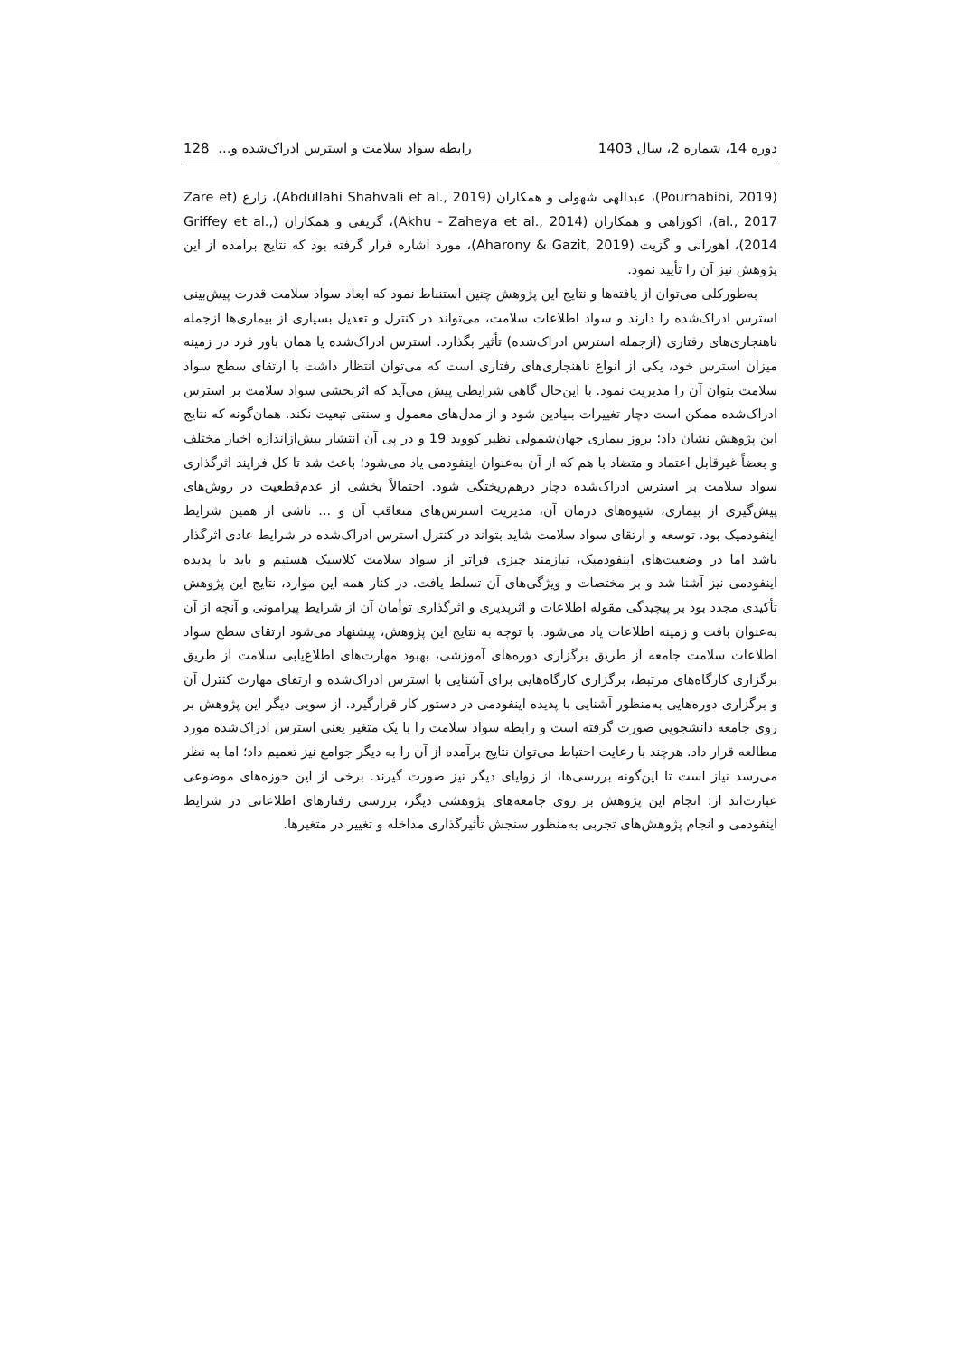دوره 14، شماره 2، سال 1403 رابطه سواد سلامت و استرس ادراک‌شده و... 128
(Pourhabibi, 2019)، عبدالهی شهولی و همکاران (Abdullahi Shahvali et al., 2019)، زارع (Zare et al., 2017)، اکوزاهی و همکاران (Akhu - Zaheya et al., 2014)، گریفی و همکاران (Griffey et al., 2014)، آهورانی و گزیت (Aharony & Gazit, 2019)، مورد اشاره قرار گرفته بود که نتایج برآمده از این پژوهش نیز آن را تأیید نمود.
به‌طورکلی می‌توان از یافته‌ها و نتایج این پژوهش چنین استنباط نمود که ابعاد سواد سلامت قدرت پیش‌بینی استرس ادراک‌شده را دارند و سواد اطلاعات سلامت، می‌تواند در کنترل و تعدیل بسیاری از بیماری‌ها ازجمله ناهنجاری‌های رفتاری (ازجمله استرس ادراک‌شده) تأثیر بگذارد. استرس ادراک‌شده یا همان باور فرد در زمینه میزان استرس خود، یکی از انواع ناهنجاری‌های رفتاری است که می‌توان انتظار داشت با ارتقای سطح سواد سلامت بتوان آن را مدیریت نمود. با این‌حال گاهی شرایطی پیش می‌آید که اثربخشی سواد سلامت بر استرس ادراک‌شده ممکن است دچار تغییرات بنیادین شود و از مدل‌های معمول و سنتی تبعیت نکند. همان‌گونه که نتایج این پژوهش نشان داد؛ بروز بیماری جهان‌شمولی نظیر کووید 19 و در پی آن انتشار بیش‌ازاندازه اخبار مختلف و بعضاً غیرقابل اعتماد و متضاد با هم که از آن به‌عنوان اینفودمی یاد می‌شود؛ باعث شد تا کل فرایند اثرگذاری سواد سلامت بر استرس ادراک‌شده دچار درهم‌ریختگی شود. احتمالاً بخشی از عدم‌قطعیت در روش‌های پیش‌گیری از بیماری، شیوه‌های درمان آن، مدیریت استرس‌های متعاقب آن و ... ناشی از همین شرایط اینفودمیک بود. توسعه و ارتقای سواد سلامت شاید بتواند در کنترل استرس ادراک‌شده در شرایط عادی اثرگذار باشد اما در وضعیت‌های اینفودمیک، نیازمند چیزی فراتر از سواد سلامت کلاسیک هستیم و باید با پدیده اینفودمی نیز آشنا شد و بر مختصات و ویژگی‌های آن تسلط یافت. در کنار همه این موارد، نتایج این پژوهش تأکیدی مجدد بود بر پیچیدگی مقوله اطلاعات و اثرپذیری و اثرگذاری توأمان آن از شرایط پیرامونی و آنچه از آن به‌عنوان بافت و زمینه اطلاعات یاد می‌شود. با توجه به نتایج این پژوهش، پیشنهاد می‌شود ارتقای سطح سواد اطلاعات سلامت جامعه از طریق برگزاری دوره‌های آموزشی، بهبود مهارت‌های اطلاع‌یابی سلامت از طریق برگزاری کارگاه‌های مرتبط، برگزاری کارگاه‌هایی برای آشنایی با استرس ادراک‌شده و ارتقای مهارت کنترل آن و برگزاری دوره‌هایی به‌منظور آشنایی با پدیده اینفودمی در دستور کار قرارگیرد. از سویی دیگر این پژوهش بر روی جامعه دانشجویی صورت گرفته است و رابطه سواد سلامت را با یک متغیر یعنی استرس ادراک‌شده مورد مطالعه قرار داد. هرچند با رعایت احتیاط می‌توان نتایج برآمده از آن را به دیگر جوامع نیز تعمیم داد؛ اما به نظر می‌رسد نیاز است تا این‌گونه بررسی‌ها، از زوایای دیگر نیز صورت گیرند. برخی از این حوزه‌های موضوعی عبارت‌اند از: انجام این پژوهش بر روی جامعه‌های پژوهشی دیگر، بررسی رفتارهای اطلاعاتی در شرایط اینفودمی و انجام پژوهش‌های تجربی به‌منظور سنجش تأثیرگذاری مداخله و تغییر در متغیرها.